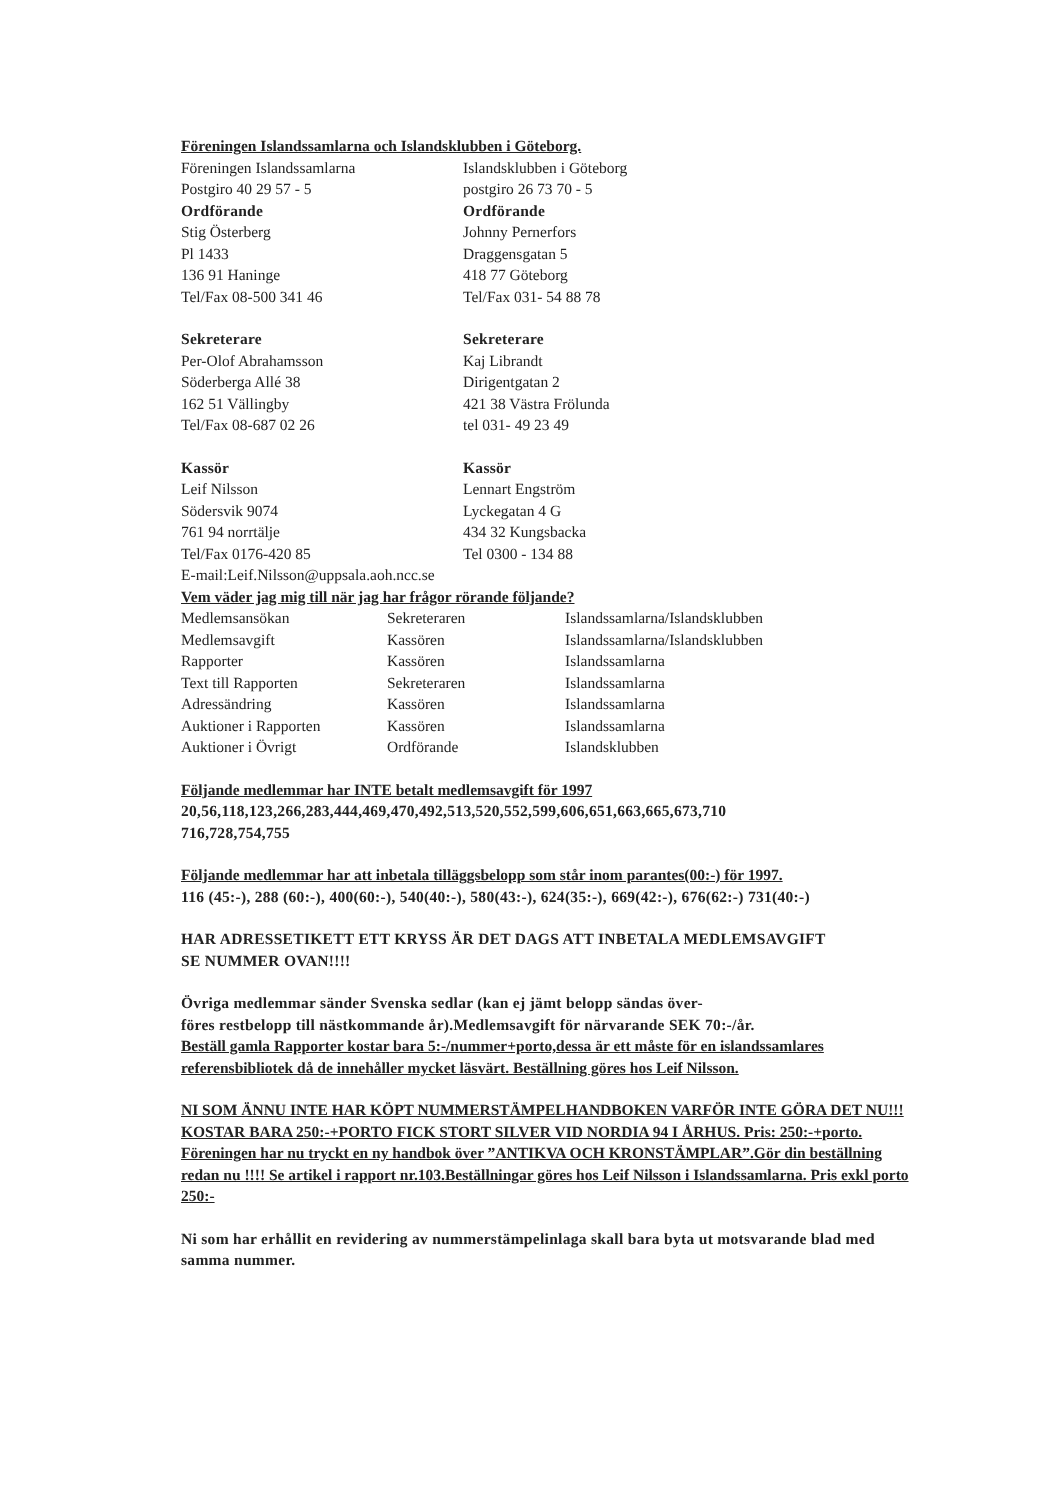Föreningen Islandssamlarna och Islandsklubben i Göteborg.
| Föreningen Islandssamlarna | Islandsklubben i Göteborg |
| Postgiro 40 29 57 - 5 | postgiro 26 73 70 - 5 |
| Ordförande | Ordförande |
| Stig Österberg | Johnny Pernerfors |
| Pl 1433 | Draggensgatan 5 |
| 136 91 Haninge | 418 77 Göteborg |
| Tel/Fax 08-500 341 46 | Tel/Fax 031- 54 88 78 |
| Sekreterare | Sekreterare |
| Per-Olof Abrahamsson | Kaj Librandt |
| Söderberga Allé 38 | Dirigentgatan 2 |
| 162 51 Vällingby | 421 38 Västra Frölunda |
| Tel/Fax 08-687 02 26 | tel 031- 49 23 49 |
| Kassör | Kassör |
| Leif Nilsson | Lennart Engström |
| Södersvik 9074 | Lyckegatan 4 G |
| 761 94 norrtälje | 434 32 Kungsbacka |
| Tel/Fax 0176-420 85 | Tel 0300 - 134 88 |
E-mail:Leif.Nilsson@uppsala.aoh.ncc.se
Vem väder jag mig till när jag har frågor rörande följande?
| Medlemsansökan | Sekreteraren | Islandssamlarna/Islandsklubben |
| Medlemsavgift | Kassören | Islandssamlarna/Islandsklubben |
| Rapporter | Kassören | Islandssamlarna |
| Text till Rapporten | Sekreteraren | Islandssamlarna |
| Adressändring | Kassören | Islandssamlarna |
| Auktioner i Rapporten | Kassören | Islandssamlarna |
| Auktioner i Övrigt | Ordförande | Islandsklubben |
Följande medlemmar har INTE betalt medlemsavgift för 1997
20,56,118,123,266,283,444,469,470,492,513,520,552,599,606,651,663,665,673,710
716,728,754,755
Följande medlemmar har att inbetala tilläggsbelopp som står inom parantes(00:-) för 1997.
116 (45:-), 288 (60:-), 400(60:-), 540(40:-), 580(43:-), 624(35:-), 669(42:-), 676(62:-) 731(40:-)
HAR ADRESSETIKETT ETT KRYSS ÄR DET DAGS ATT INBETALA MEDLEMSAVGIFT
SE NUMMER OVAN!!!!
Övriga medlemmar sänder Svenska sedlar (kan ej jämt belopp sändas över-
föres restbelopp till nästkommande år).Medlemsavgift för närvarande SEK 70:-/år.
Beställ gamla Rapporter kostar bara 5:-/nummer+porto,dessa är ett måste för en islandssamlares referensbibliotek då de innehåller mycket läsvärt. Beställning göres hos Leif Nilsson.
NI SOM ÄNNU INTE HAR KÖPT NUMMERSTÄMPELHANDBOKEN VARFÖR INTE GÖRA DET NU!!! KOSTAR BARA 250:-+PORTO FICK STORT SILVER VID NORDIA 94 I ÅRHUS. Pris: 250:-+porto.
Föreningen har nu tryckt en ny handbok över ”ANTIKVA OCH KRONSTÄMPLAR”.Gör din beställning redan nu !!!! Se artikel i rapport nr.103.Beställningar göres hos Leif Nilsson i Islandssamlarna. Pris exkl porto 250:-
Ni som har erhållit en revidering av nummerstämpelinlaga skall bara byta ut motsvarande blad med samma nummer.